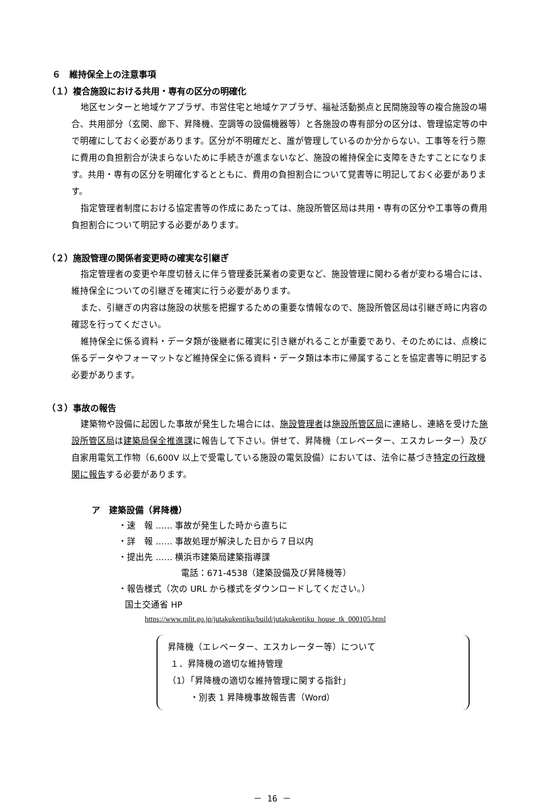６　維持保全上の注意事項
（１）複合施設における共用・専有の区分の明確化
地区センターと地域ケアプラザ、市営住宅と地域ケアプラザ、福祉活動拠点と民間施設等の複合施設の場合、共用部分（玄関、廊下、昇降機、空調等の設備機器等）と各施設の専有部分の区分は、管理協定等の中で明確にしておく必要があります。区分が不明確だと、誰が管理しているのか分からない、工事等を行う際に費用の負担割合が決まらないために手続きが進まないなど、施設の維持保全に支障をきたすことになります。共用・専有の区分を明確化するとともに、費用の負担割合について覚書等に明記しておく必要があります。
指定管理者制度における協定書等の作成にあたっては、施設所管区局は共用・専有の区分や工事等の費用負担割合について明記する必要があります。
（２）施設管理の関係者変更時の確実な引継ぎ
指定管理者の変更や年度切替えに伴う管理委託業者の変更など、施設管理に関わる者が変わる場合には、維持保全についての引継ぎを確実に行う必要があります。
また、引継ぎの内容は施設の状態を把握するための重要な情報なので、施設所管区局は引継ぎ時に内容の確認を行ってください。
維持保全に係る資料・データ類が後継者に確実に引き継がれることが重要であり、そのためには、点検に係るデータやフォーマットなど維持保全に係る資料・データ類は本市に帰属することを協定書等に明記する必要があります。
（３）事故の報告
建築物や設備に起因した事故が発生した場合には、施設管理者は施設所管区局に連絡し、連絡を受けた施設所管区局は建築局保全推進課に報告して下さい。併せて、昇降機（エレベーター、エスカレーター）及び自家用電気工作物（6,600V 以上で受電している施設の電気設備）においては、法令に基づき特定の行政機関に報告する必要があります。
ア　建築設備（昇降機）
・速　報 …… 事故が発生した時から直ちに
・詳　報 …… 事故処理が解決した日から７日以内
・提出先 …… 横浜市建築局建築指導課
電話：671-4538（建築設備及び昇降機等）
・報告様式（次の URL から様式をダウンロードしてください。）
国土交通省 HP
https://www.mlit.go.jp/jutakukentiku/build/jutakukentiku_house_tk_000105.html
昇降機（エレベーター、エスカレーター等）について
１．昇降機の適切な維持管理
（1）「昇降機の適切な維持管理に関する指針」
・別表 1 昇降機事故報告書（Word）
－ 16 －